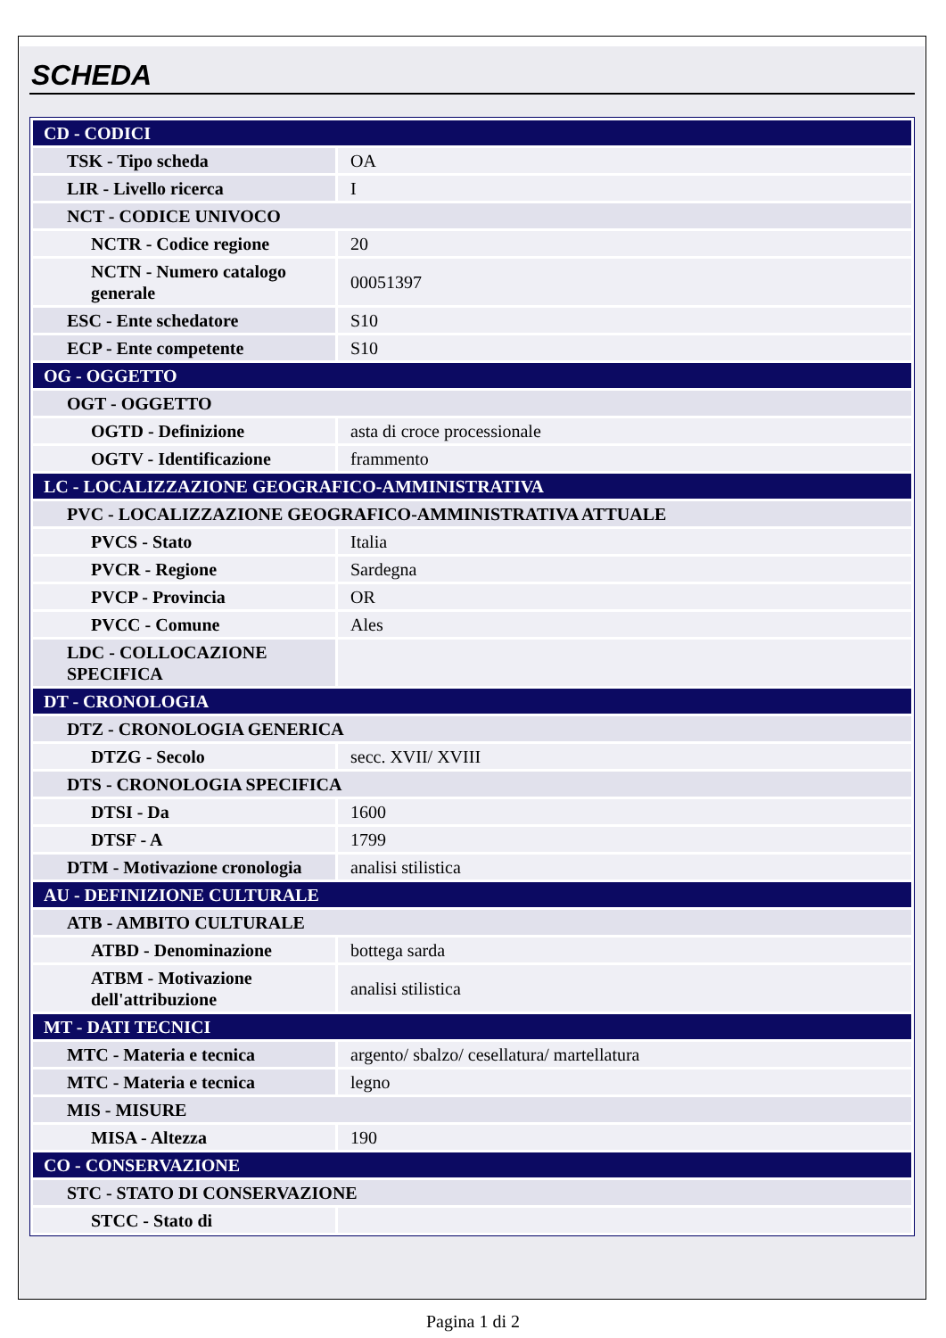SCHEDA
| CD - CODICI | |
| TSK - Tipo scheda | OA |
| LIR - Livello ricerca | I |
| NCT - CODICE UNIVOCO | |
| NCTR - Codice regione | 20 |
| NCTN - Numero catalogo generale | 00051397 |
| ESC - Ente schedatore | S10 |
| ECP - Ente competente | S10 |
| OG - OGGETTO | |
| OGT - OGGETTO | |
| OGTD - Definizione | asta di croce processionale |
| OGTV - Identificazione | frammento |
| LC - LOCALIZZAZIONE GEOGRAFICO-AMMINISTRATIVA | |
| PVC - LOCALIZZAZIONE GEOGRAFICO-AMMINISTRATIVA ATTUALE | |
| PVCS - Stato | Italia |
| PVCR - Regione | Sardegna |
| PVCP - Provincia | OR |
| PVCC - Comune | Ales |
| LDC - COLLOCAZIONE SPECIFICA | |
| DT - CRONOLOGIA | |
| DTZ - CRONOLOGIA GENERICA | |
| DTZG - Secolo | secc. XVII/ XVIII |
| DTS - CRONOLOGIA SPECIFICA | |
| DTSI - Da | 1600 |
| DTSF - A | 1799 |
| DTM - Motivazione cronologia | analisi stilistica |
| AU - DEFINIZIONE CULTURALE | |
| ATB - AMBITO CULTURALE | |
| ATBD - Denominazione | bottega sarda |
| ATBM - Motivazione dell'attribuzione | analisi stilistica |
| MT - DATI TECNICI | |
| MTC - Materia e tecnica | argento/ sbalzo/ cesellatura/ martellatura |
| MTC - Materia e tecnica | legno |
| MIS - MISURE | |
| MISA - Altezza | 190 |
| CO - CONSERVAZIONE | |
| STC - STATO DI CONSERVAZIONE | |
| STCC - Stato di | |
Pagina 1 di 2